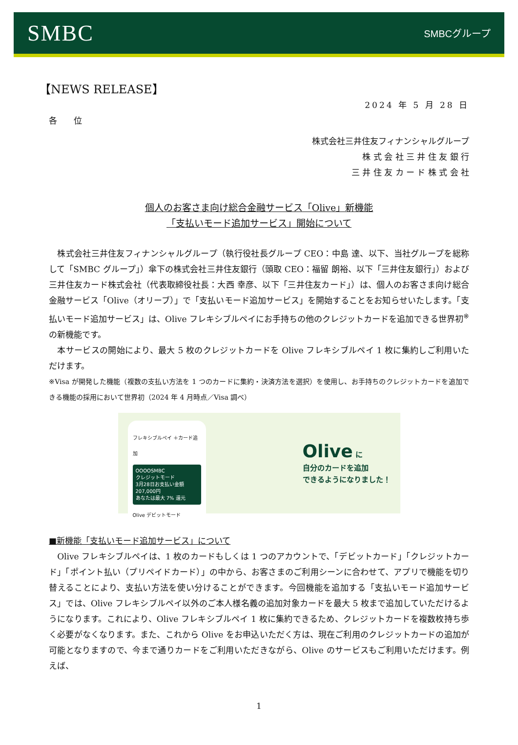SMBC
SMBCグループ
【NEWS RELEASE】
2024 年 5 月 28 日
各　　位
株式会社三井住友フィナンシャルグループ
株 式 会 社 三 井 住 友 銀 行
三 井 住 友 カ ー ド 株 式 会 社
個人のお客さま向け総合金融サービス「Olive」新機能
「支払いモード追加サービス」開始について
　株式会社三井住友フィナンシャルグループ（執行役社長グループ CEO：中島 達、以下、当社グループを総称して「SMBC グループ」）傘下の株式会社三井住友銀行（頭取 CEO：福留 朗裕、以下「三井住友銀行」）および三井住友カード株式会社（代表取締役社長：大西 幸彦、以下「三井住友カード」）は、個人のお客さま向け総合金融サービス「Olive（オリーブ）」で「支払いモード追加サービス」を開始することをお知らせいたします。「支払いモード追加サービス」は、Olive フレキシブルペイにお手持ちの他のクレジットカードを追加できる世界初<sup>※</sup>の新機能です。
　本サービスの開始により、最大 5 枚のクレジットカードを Olive フレキシブルペイ 1 枚に集約しご利用いただけます。
※Visa が開発した機能（複数の支払い方法を 1 つのカードに集約・決済方法を選択）を使用し、お手持ちのクレジットカードを追加できる機能の採用において世界初（2024 年 4 月時点／Visa 調べ）
フレキシブルペイ ＋カード追加
OOOOSMBC
クレジットモード
3月28日お支払い金額
207,000円
あなたは最大 7% 還元
Olive デビットモード
Olive に
自分のカードを追加
できるようになりました！
■新機能「支払いモード追加サービス」について
　Olive フレキシブルペイは、1 枚のカードもしくは 1 つのアカウントで、「デビットカード」「クレジットカード」「ポイント払い（プリペイドカード）」の中から、お客さまのご利用シーンに合わせて、アプリで機能を切り替えることにより、支払い方法を使い分けることができます。今回機能を追加する「支払いモード追加サービス」では、Olive フレキシブルペイ以外のご本人様名義の追加対象カードを最大 5 枚まで追加していただけるようになります。これにより、Olive フレキシブルペイ 1 枚に集約できるため、クレジットカードを複数枚持ち歩く必要がなくなります。また、これから Olive をお申込いただく方は、現在ご利用のクレジットカードの追加が可能となりますので、今まで通りカードをご利用いただきながら、Olive のサービスもご利用いただけます。例えば、
1